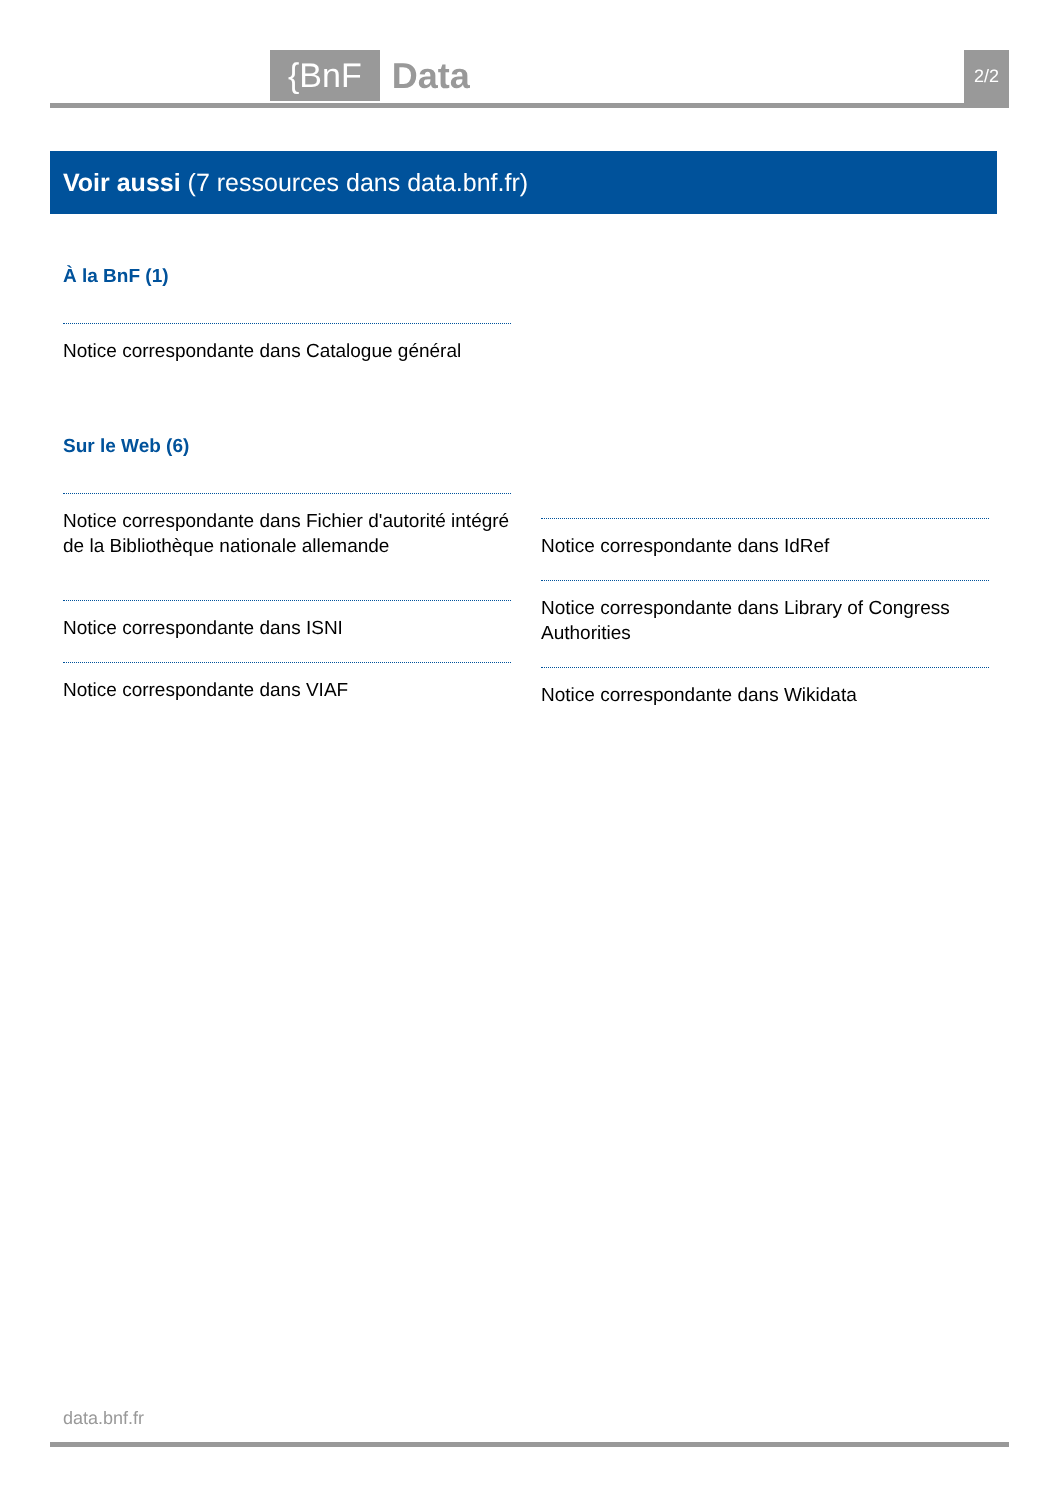{BnF Data 2/2
Voir aussi (7 ressources dans data.bnf.fr)
À la BnF (1)
Notice correspondante dans Catalogue général
Sur le Web (6)
Notice correspondante dans Fichier d'autorité intégré de la Bibliothèque nationale allemande
Notice correspondante dans ISNI
Notice correspondante dans VIAF
Notice correspondante dans IdRef
Notice correspondante dans Library of Congress Authorities
Notice correspondante dans Wikidata
data.bnf.fr